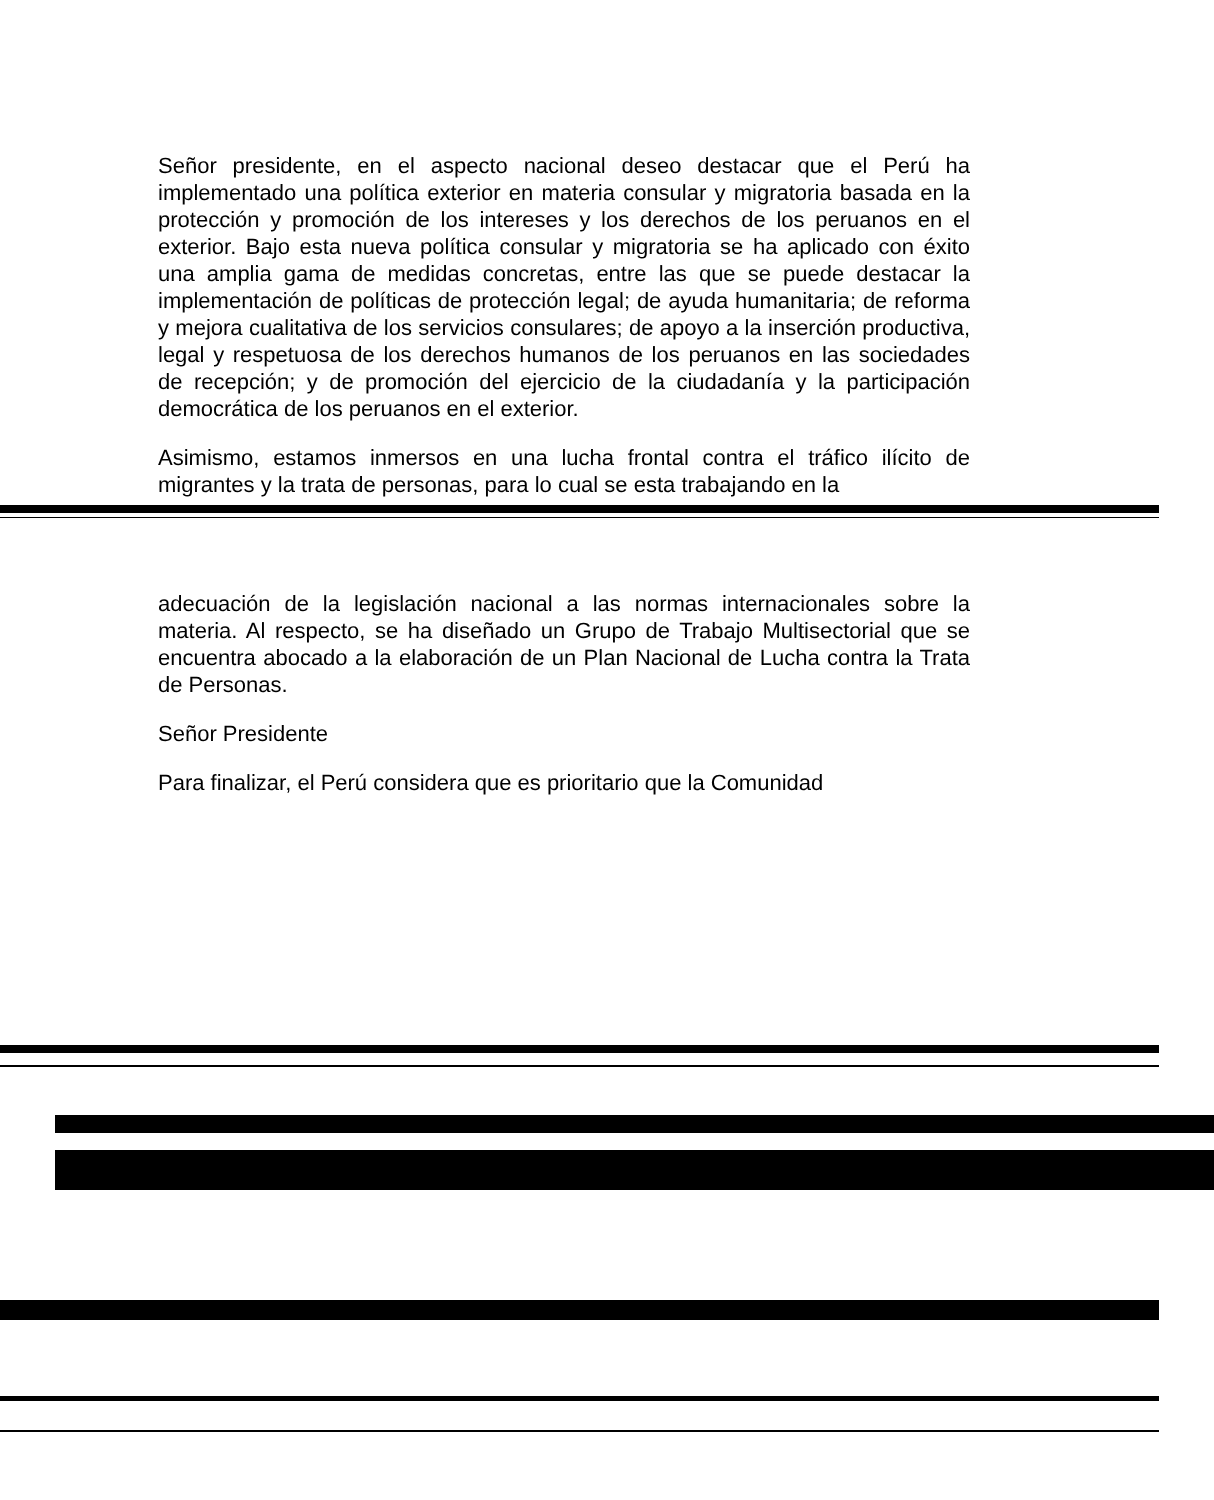Señor presidente, en el aspecto nacional deseo destacar que el Perú ha implementado una política exterior en materia consular y migratoria basada en la protección y promoción de los intereses y los derechos de los peruanos en el exterior. Bajo esta nueva política consular y migratoria se ha aplicado con éxito una amplia gama de medidas concretas, entre las que se puede destacar la implementación de políticas de protección legal; de ayuda humanitaria; de reforma y mejora cualitativa de los servicios consulares; de apoyo a la inserción productiva, legal y respetuosa de los derechos humanos de los peruanos en las sociedades de recepción; y de promoción del ejercicio de la ciudadanía y la participación democrática de los peruanos en el exterior.
Asimismo, estamos inmersos en una lucha frontal contra el tráfico ilícito de migrantes y la trata de personas, para lo cual se esta trabajando en la
adecuación de la legislación nacional a las normas internacionales sobre la materia. Al respecto, se ha diseñado un Grupo de Trabajo Multisectorial que se encuentra abocado a la elaboración de un Plan Nacional de Lucha contra la Trata de Personas.
Señor Presidente
Para finalizar, el Perú considera que es prioritario que la Comunidad